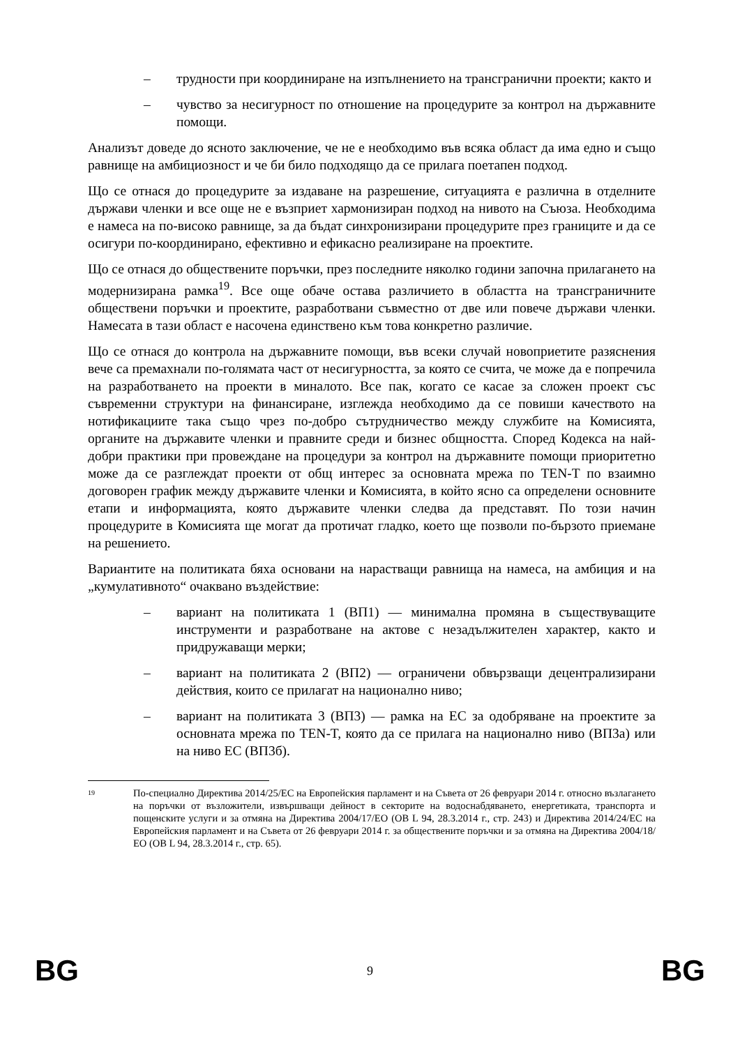– трудности при координиране на изпълнението на трансгранични проекти; както и
– чувство за несигурност по отношение на процедурите за контрол на държавните помощи.
Анализът доведе до ясното заключение, че не е необходимо във всяка област да има едно и също равнище на амбициозност и че би било подходящо да се прилага поетапен подход.
Що се отнася до процедурите за издаване на разрешение, ситуацията е различна в отделните държави членки и все още не е възприет хармонизиран подход на нивото на Съюза. Необходима е намеса на по-високо равнище, за да бъдат синхронизирани процедурите през границите и да се осигури по-координирано, ефективно и ефикасно реализиране на проектите.
Що се отнася до обществените поръчки, през последните няколко години започна прилагането на модернизирана рамка<sup>19</sup>. Все още обаче остава различието в областта на трансграничните обществени поръчки и проектите, разработвани съвместно от две или повече държави членки. Намесата в тази област е насочена единствено към това конкретно различие.
Що се отнася до контрола на държавните помощи, във всеки случай новоприетите разяснения вече са премахнали по-голямата част от несигурността, за която се счита, че може да е попречила на разработването на проекти в миналото. Все пак, когато се касае за сложен проект със съвременни структури на финансиране, изглежда необходимо да се повиши качеството на нотификациите така също чрез по-добро сътрудничество между службите на Комисията, органите на държавите членки и правните среди и бизнес общността. Според Кодекса на най-добри практики при провеждане на процедури за контрол на държавните помощи приоритетно може да се разглеждат проекти от общ интерес за основната мрежа по TEN-T по взаимно договорен график между държавите членки и Комисията, в който ясно са определени основните етапи и информацията, която държавите членки следва да представят. По този начин процедурите в Комисията ще могат да протичат гладко, което ще позволи по-бързото приемане на решението.
Вариантите на политиката бяха основани на нарастващи равнища на намеса, на амбиция и на „кумулативното“ очаквано въздействие:
– вариант на политиката 1 (ВП1) — минимална промяна в съществуващите инструменти и разработване на актове с незадължителен характер, както и придружаващи мерки;
– вариант на политиката 2 (ВП2) — ограничени обвързващи децентрализирани действия, които се прилагат на национално ниво;
– вариант на политиката 3 (ВП3) — рамка на ЕС за одобряване на проектите за основната мрежа по TEN-T, която да се прилага на национално ниво (ВП3а) или на ниво ЕС (ВП3б).
19 По-специално Директива 2014/25/ЕС на Европейския парламент и на Съвета от 26 февруари 2014 г. относно възлагането на поръчки от възложители, извършващи дейност в секторите на водоснабдяването, енергетиката, транспорта и пощенските услуги и за отмяна на Директива 2004/17/ЕО (ОВ L 94, 28.3.2014 г., стр. 243) и Директива 2014/24/ЕС на Европейския парламент и на Съвета от 26 февруари 2014 г. за обществените поръчки и за отмяна на Директива 2004/18/ЕО (ОВ L 94, 28.3.2014 г., стр. 65).
BG 9 BG